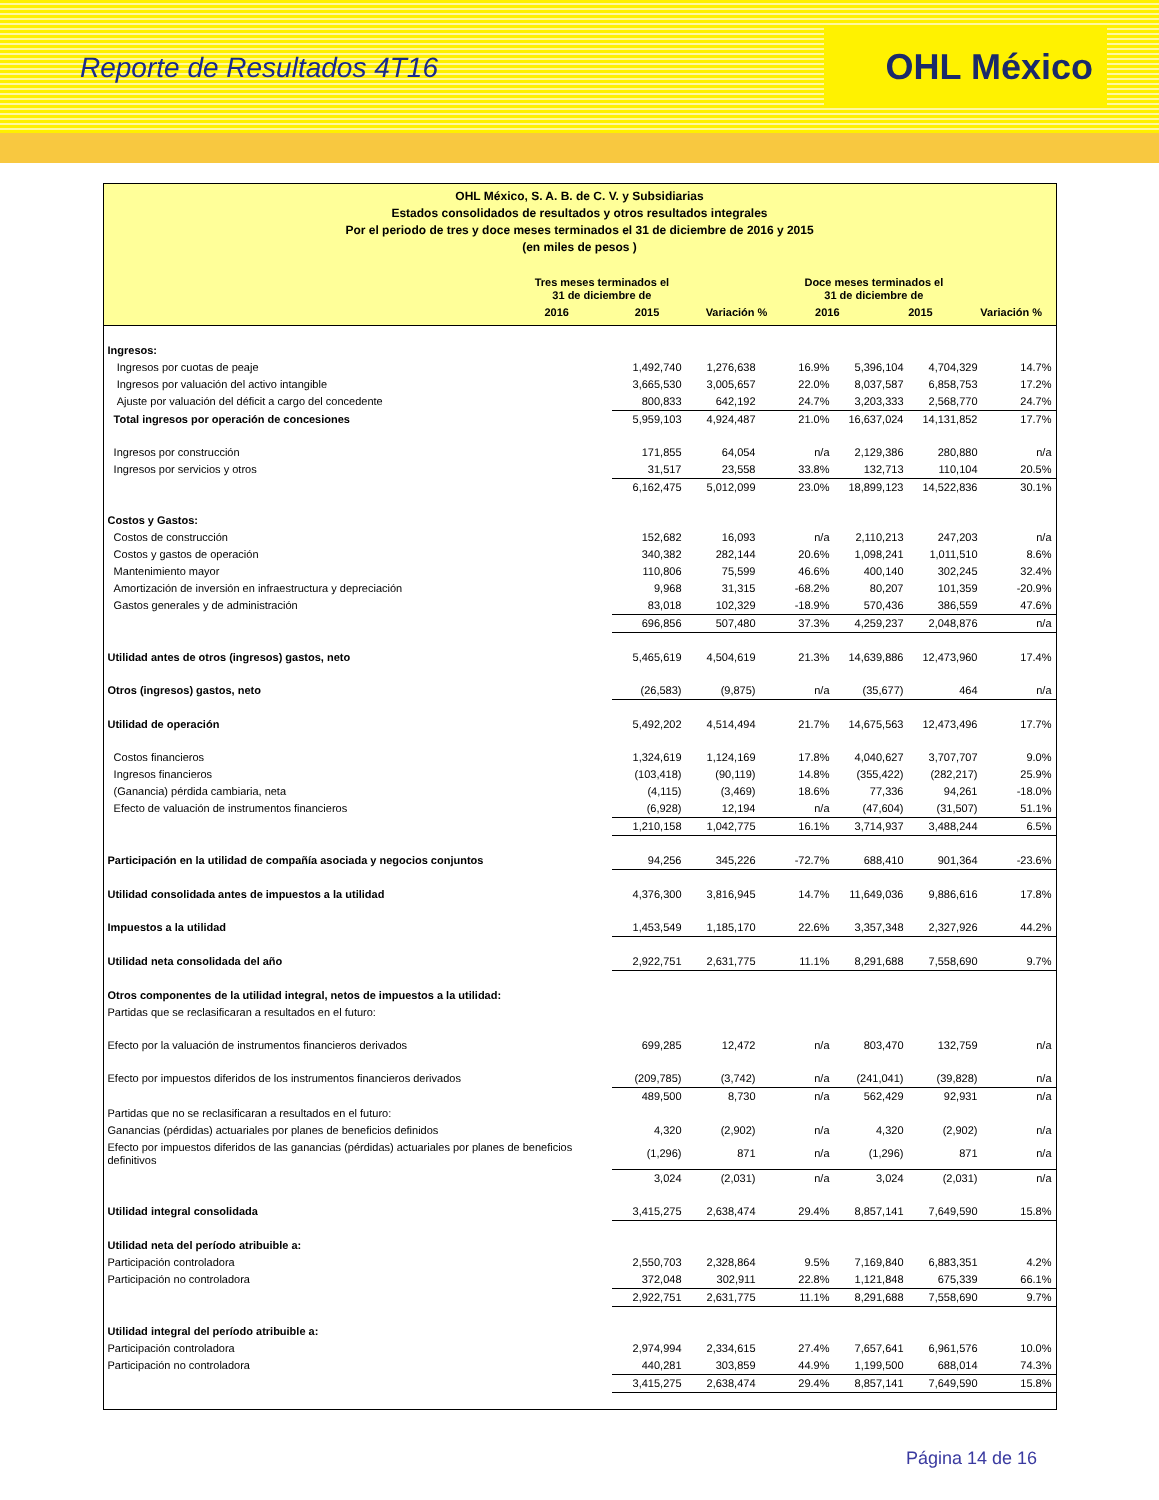Reporte de Resultados 4T16 OHL México
OHL México, S. A. B. de C. V. y Subsidiarias
Estados consolidados de resultados y otros resultados integrales
Por el periodo de tres y doce meses terminados el 31 de diciembre de 2016 y 2015
(en miles de pesos )
| | Tres meses terminados el 31 de diciembre de | | | Doce meses terminados el 31 de diciembre de | | |
| --- | --- | --- | --- | --- | --- | --- |
| | 2016 | 2015 | Variación % | 2016 | 2015 | Variación % |
| Ingresos: | | | | | | |
| Ingresos por cuotas de peaje | 1,492,740 | 1,276,638 | 16.9% | 5,396,104 | 4,704,329 | 14.7% |
| Ingresos por valuación del activo intangible | 3,665,530 | 3,005,657 | 22.0% | 8,037,587 | 6,858,753 | 17.2% |
| Ajuste por valuación del déficit a cargo del concedente | 800,833 | 642,192 | 24.7% | 3,203,333 | 2,568,770 | 24.7% |
| Total ingresos por operación de concesiones | 5,959,103 | 4,924,487 | 21.0% | 16,637,024 | 14,131,852 | 17.7% |
| Ingresos por construcción | 171,855 | 64,054 | n/a | 2,129,386 | 280,880 | n/a |
| Ingresos por servicios y otros | 31,517 | 23,558 | 33.8% | 132,713 | 110,104 | 20.5% |
| | 6,162,475 | 5,012,099 | 23.0% | 18,899,123 | 14,522,836 | 30.1% |
| Costos y Gastos: | | | | | | |
| Costos de construcción | 152,682 | 16,093 | n/a | 2,110,213 | 247,203 | n/a |
| Costos y gastos de operación | 340,382 | 282,144 | 20.6% | 1,098,241 | 1,011,510 | 8.6% |
| Mantenimiento mayor | 110,806 | 75,599 | 46.6% | 400,140 | 302,245 | 32.4% |
| Amortización de inversión en infraestructura y depreciación | 9,968 | 31,315 | -68.2% | 80,207 | 101,359 | -20.9% |
| Gastos generales y de administración | 83,018 | 102,329 | -18.9% | 570,436 | 386,559 | 47.6% |
| | 696,856 | 507,480 | 37.3% | 4,259,237 | 2,048,876 | n/a |
| Utilidad antes de otros (ingresos) gastos, neto | 5,465,619 | 4,504,619 | 21.3% | 14,639,886 | 12,473,960 | 17.4% |
| Otros (ingresos) gastos, neto | (26,583) | (9,875) | n/a | (35,677) | 464 | n/a |
| Utilidad de operación | 5,492,202 | 4,514,494 | 21.7% | 14,675,563 | 12,473,496 | 17.7% |
| Costos financieros | 1,324,619 | 1,124,169 | 17.8% | 4,040,627 | 3,707,707 | 9.0% |
| Ingresos financieros | (103,418) | (90,119) | 14.8% | (355,422) | (282,217) | 25.9% |
| (Ganancia) pérdida cambiaria, neta | (4,115) | (3,469) | 18.6% | 77,336 | 94,261 | -18.0% |
| Efecto de valuación de instrumentos financieros | (6,928) | 12,194 | n/a | (47,604) | (31,507) | 51.1% |
| | 1,210,158 | 1,042,775 | 16.1% | 3,714,937 | 3,488,244 | 6.5% |
| Participación en la utilidad de compañía asociada y negocios conjuntos | 94,256 | 345,226 | -72.7% | 688,410 | 901,364 | -23.6% |
| Utilidad consolidada antes de impuestos a la utilidad | 4,376,300 | 3,816,945 | 14.7% | 11,649,036 | 9,886,616 | 17.8% |
| Impuestos a la utilidad | 1,453,549 | 1,185,170 | 22.6% | 3,357,348 | 2,327,926 | 44.2% |
| Utilidad neta consolidada del año | 2,922,751 | 2,631,775 | 11.1% | 8,291,688 | 7,558,690 | 9.7% |
| Otros componentes de la utilidad integral, netos de impuestos a la utilidad: | | | | | | |
| Partidas que se reclasificaran a resultados en el futuro: | | | | | | |
| Efecto por la valuación de instrumentos financieros derivados | 699,285 | 12,472 | n/a | 803,470 | 132,759 | n/a |
| Efecto por impuestos diferidos de los instrumentos financieros derivados | (209,785) | (3,742) | n/a | (241,041) | (39,828) | n/a |
| | 489,500 | 8,730 | n/a | 562,429 | 92,931 | n/a |
| Partidas que no se reclasificaran a resultados en el futuro: | | | | | | |
| Ganancias (pérdidas) actuariales por planes de beneficios definidos | 4,320 | (2,902) | n/a | 4,320 | (2,902) | n/a |
| Efecto por impuestos diferidos de las ganancias (pérdidas) actuariales por planes de beneficios definitivos | (1,296) | 871 | n/a | (1,296) | 871 | n/a |
| | 3,024 | (2,031) | n/a | 3,024 | (2,031) | n/a |
| Utilidad integral consolidada | 3,415,275 | 2,638,474 | 29.4% | 8,857,141 | 7,649,590 | 15.8% |
| Utilidad neta del período atribuible a: | | | | | | |
| Participación controladora | 2,550,703 | 2,328,864 | 9.5% | 7,169,840 | 6,883,351 | 4.2% |
| Participación no controladora | 372,048 | 302,911 | 22.8% | 1,121,848 | 675,339 | 66.1% |
| | 2,922,751 | 2,631,775 | 11.1% | 8,291,688 | 7,558,690 | 9.7% |
| Utilidad integral del período atribuible a: | | | | | | |
| Participación controladora | 2,974,994 | 2,334,615 | 27.4% | 7,657,641 | 6,961,576 | 10.0% |
| Participación no controladora | 440,281 | 303,859 | 44.9% | 1,199,500 | 688,014 | 74.3% |
| | 3,415,275 | 2,638,474 | 29.4% | 8,857,141 | 7,649,590 | 15.8% |
Página 14 de 16